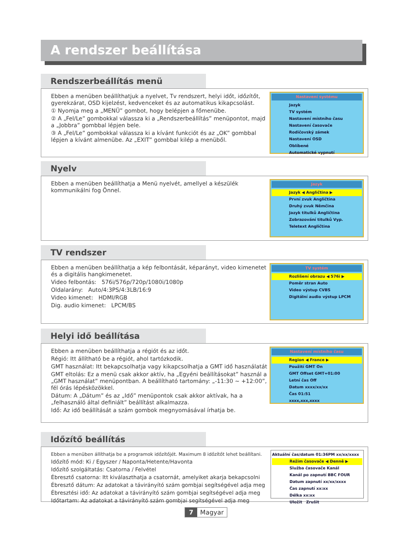A rendszer beállítása
Rendszerbeállítás menü
Ebben a menüben beállíthatjuk a nyelvet, Tv rendszert, helyi időt, időzítőt, gyerekzárat, OSD kijelzést, kedvenceket és az automatikus kikapcsolást.
① Nyomja meg a „MENÜ” gombot, hogy belépjen a főmenübe.
② A „Fel/Le” gombokkal válassza ki a „Rendszerbeállítás” menüpontot, majd a „Jobbra” gombbal lépjen bele.
③ A „Fel/Le” gombokkal válassza ki a kívánt funkciót és az „OK” gombbal lépjen a kívánt almenübe. Az „EXIT” gombbal kilép a menüből.
Nastavení systému
Jazyk
TV systém
Nastavení místního času
Nastavení časovače
Rodičovský zámek
Nastavení OSD
Oblíbené
Automatické vypnutí
Nyelv
Ebben a menüben beállíthatja a Menü nyelvét, amellyel a készülék kommunikálni fog Önnel.
Jazyk
Jazyk ◀ Angličtina ▶
První zvuk Angličtina
Druhý zvuk Němčina
Jazyk titulků Angličtina
Zobrazování titulků Vyp.
Teletext Angličtina
TV rendszer
Ebben a menüben beállíthatja a kép felbontását, képarányt, video kimenetet és a digitális hangkimenetet.
Video felbontás: 576i/576p/720p/1080i/1080p
Oldalarány: Auto/4:3PS/4:3LB/16:9
Video kimenet: HDMI/RGB
Dig. audio kimenet: LPCM/BS
TV systém
Rozlišení obrazu ◀ 576i ▶
Poměr stran Auto
Video výstup CVBS
Digitální audio výstup LPCM
Helyi idő beállítása
Ebben a menüben beállíthatja a régiót és az időt.
Régió: Itt állítható be a régiót, ahol tartózkodik.
GMT használat: Itt bekapcsolhatja vagy kikapcsolhatja a GMT idő használatát
GMT eltolás: Ez a menü csak akkor aktív, ha „Egyéni beállításokat” használ a „GMT használat” menüpontban. A beállítható tartomány: „-11:30 ~ +12:00”, fél órás lépésközökkel.
Dátum: A „Dátum” és az „Idő” menüpontok csak akkor aktívak, ha a „felhasználó által definiált” beállítást alkalmazza.
Idő: Az idő beállítását a szám gombok megnyomásával írhatja be.
Nastavení místního času
Region ◀ France ▶
Použití GMT On
GMT Offset GMT+01:00
Letní čas Off
Datum xxxx/xx/xx
Čas 01:51
xxxx,xxx,xxxx
Időzítő beállítás
Ebben a menüben állíthatja be a programok időzítőjét. Maximum 8 időzítőt lehet beállítani.
Időzítő mód: Ki / Egyszer / Naponta/Hetente/Havonta
Időzítő szolgáltatás: Csatorna / Felvétel
Ébresztő csatorna: Itt kiválaszthatja a csatornát, amelyiket akarja bekapcsolni
Ébresztő dátum: Az adatokat a távirányító szám gombjai segítségével adja meg
Ébresztési idő: Az adatokat a távirányító szám gombjai segítségével adja meg
Időtartam: Az adatokat a távirányító szám gombjai segítségével adja meg
Aktuální čas/datum 01:36PM xx/xx/xxxx
Režim časovače ◀ Denně ▶
Služba časovače Kanál
Kanál po zapnutí BBC FOUR
Datum zapnutí xx/xx/xxxx
Čas zapnutí xx:xx
Délka xx:xx
Uložit Zrušit
7 Magyar